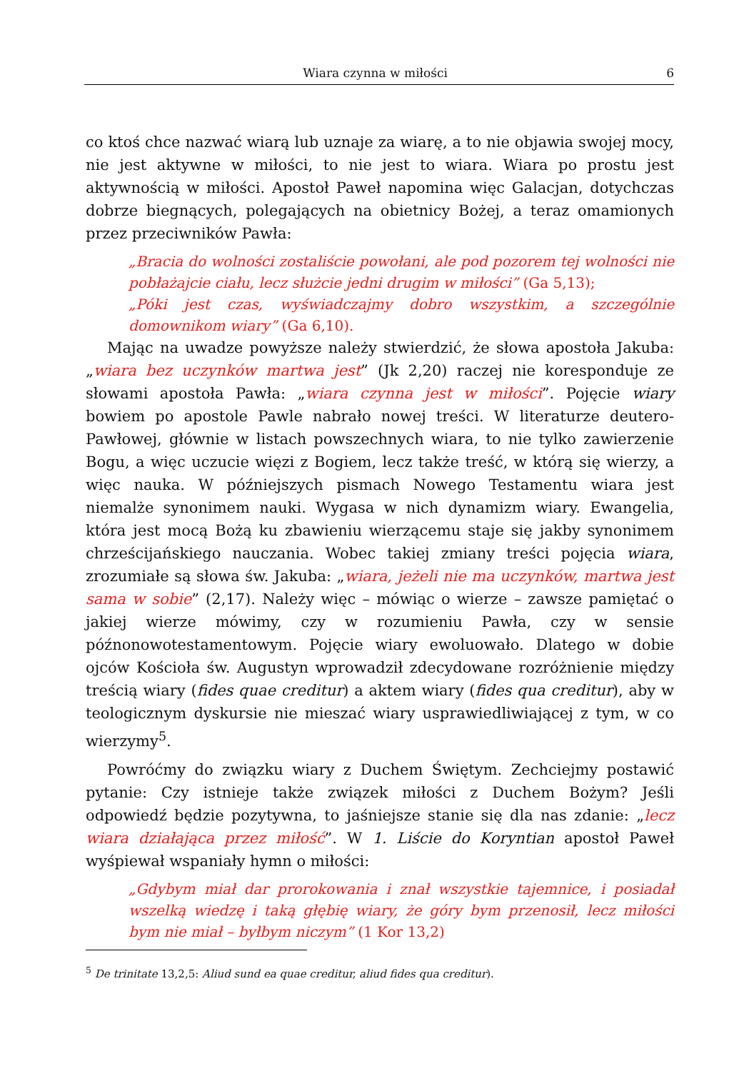Wiara czynna w miłości 6
co ktoś chce nazwać wiarą lub uznaje za wiarę, a to nie objawia swojej mocy, nie jest aktywne w miłości, to nie jest to wiara. Wiara po prostu jest aktywnością w miłości. Apostoł Paweł napomina więc Galacjan, dotychczas dobrze biegnących, polegających na obietnicy Bożej, a teraz omamionych przez przeciwników Pawła:
„Bracia do wolności zostaliście powołani, ale pod pozorem tej wolności nie pobłażajcie ciału, lecz służcie jedni drugim w miłości” (Ga 5,13);
„Póki jest czas, wyświadczajmy dobro wszystkim, a szczególnie domownikom wiary” (Ga 6,10).
Mając na uwadze powyższe należy stwierdzić, że słowa apostoła Jakuba: „wiara bez uczynków martwa jest” (Jk 2,20) raczej nie koresponduje ze słowami apostoła Pawła: „wiara czynna jest w miłości”. Pojęcie wiary bowiem po apostole Pawle nabrało nowej treści. W literaturze deutero-Pawłowej, głównie w listach powszechnych wiara, to nie tylko zawierzenie Bogu, a więc uczucie więzi z Bogiem, lecz także treść, w którą się wierzy, a więc nauka. W późniejszych pismach Nowego Testamentu wiara jest niemalże synonimem nauki. Wygasa w nich dynamizm wiary. Ewangelia, która jest mocą Bożą ku zbawieniu wierzącemu staje się jakby synonimem chrześcijańskiego nauczania. Wobec takiej zmiany treści pojęcia wiara, zrozumiałe są słowa św. Jakuba: „wiara, jeżeli nie ma uczynków, martwa jest sama w sobie” (2,17). Należy więc – mówiąc o wierze – zawsze pamiętać o jakiej wierze mówimy, czy w rozumieniu Pawła, czy w sensie późnonowotestamentowym. Pojęcie wiary ewoluowało. Dlatego w dobie ojców Kościoła św. Augustyn wprowadził zdecydowane rozróżnienie między treścią wiary (fides quae creditur) a aktem wiary (fides qua creditur), aby w teologicznym dyskursie nie mieszać wiary usprawiedliwiającej z tym, w co wierzymy<sup>5</sup>.
Powróćmy do związku wiary z Duchem Świętym. Zechciejmy postawić pytanie: Czy istnieje także związek miłości z Duchem Bożym? Jeśli odpowiedź będzie pozytywna, to jaśniejsze stanie się dla nas zdanie: „lecz wiara działająca przez miłość”. W 1. Liście do Koryntian apostoł Paweł wyśpiewał wspaniały hymn o miłości:
„Gdybym miał dar prorokowania i znał wszystkie tajemnice, i posiadał wszelką wiedzę i taką głębię wiary, że góry bym przenosił, lecz miłości bym nie miał – byłbym niczym” (1 Kor 13,2)
<sup>5</sup> De trinitate 13,2,5: Aliud sund ea quae creditur, aliud fides qua creditur).